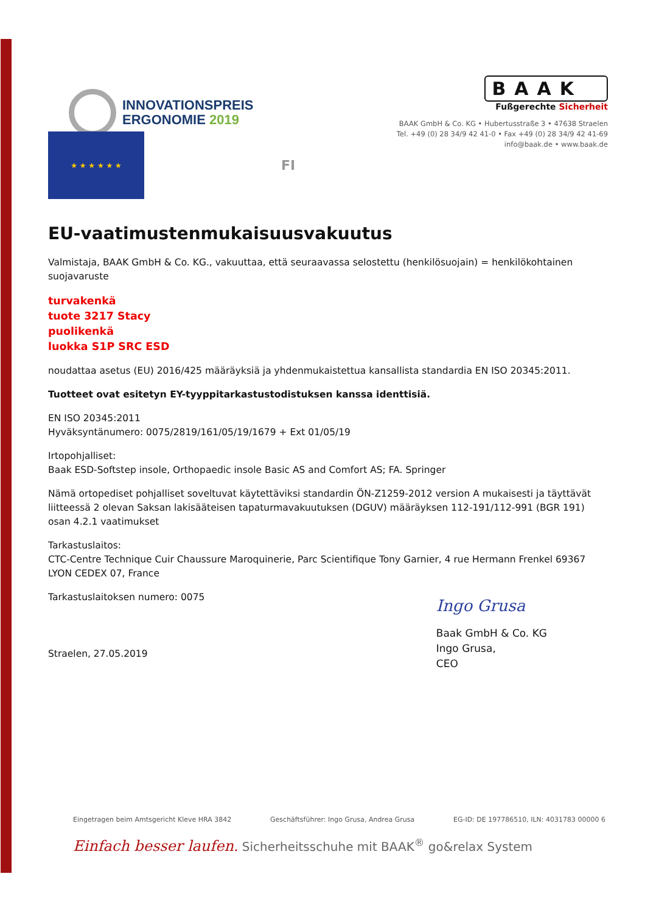INNOVATIONSPREIS
ERGONOMIE 2019
BAAK
Fußgerechte Sicherheit
BAAK GmbH & Co. KG • Hubertusstraße 3 • 47638 Straelen
Tel. +49 (0) 28 34/9 42 41-0 • Fax +49 (0) 28 34/9 42 41-69
info@baak.de • www.baak.de
★ ★ ★ ★ ★ ★
FI
EU-vaatimustenmukaisuusvakuutus
Valmistaja, BAAK GmbH & Co. KG., vakuuttaa, että seuraavassa selostettu (henkilösuojain) = henkilökohtainen suojavaruste
turvakenkä
tuote 3217 Stacy
puolikenkä
luokka S1P SRC ESD
noudattaa asetus (EU) 2016/425 määräyksiä ja yhdenmukaistettua kansallista standardia EN ISO 20345:2011.
Tuotteet ovat esitetyn EY-tyyppitarkastustodistuksen kanssa identtisiä.
EN ISO 20345:2011
Hyväksyntänumero: 0075/2819/161/05/19/1679 + Ext 01/05/19
Irtopohjalliset:
Baak ESD-Softstep insole, Orthopaedic insole Basic AS and Comfort AS; FA. Springer
Nämä ortopediset pohjalliset soveltuvat käytettäviksi standardin ÖN-Z1259-2012 version A mukaisesti ja täyttävät liitteessä 2 olevan Saksan lakisääteisen tapaturmavakuutuksen (DGUV) määräyksen 112-191/112-991 (BGR 191) osan 4.2.1 vaatimukset
Tarkastuslaitos:
CTC-Centre Technique Cuir Chaussure Maroquinerie, Parc Scientifique Tony Garnier, 4 rue Hermann Frenkel 69367 LYON CEDEX 07, France
Tarkastuslaitoksen numero: 0075
Straelen, 27.05.2019
Ingo Grusa
Baak GmbH & Co. KG
Ingo Grusa,
CEO
Eingetragen beim Amtsgericht Kleve HRA 3842 Geschäftsführer: Ingo Grusa, Andrea Grusa EG-ID: DE 197786510, ILN: 4031783 00000 6
Einfach besser laufen. Sicherheitsschuhe mit BAAK<sup>®</sup> go&relax System